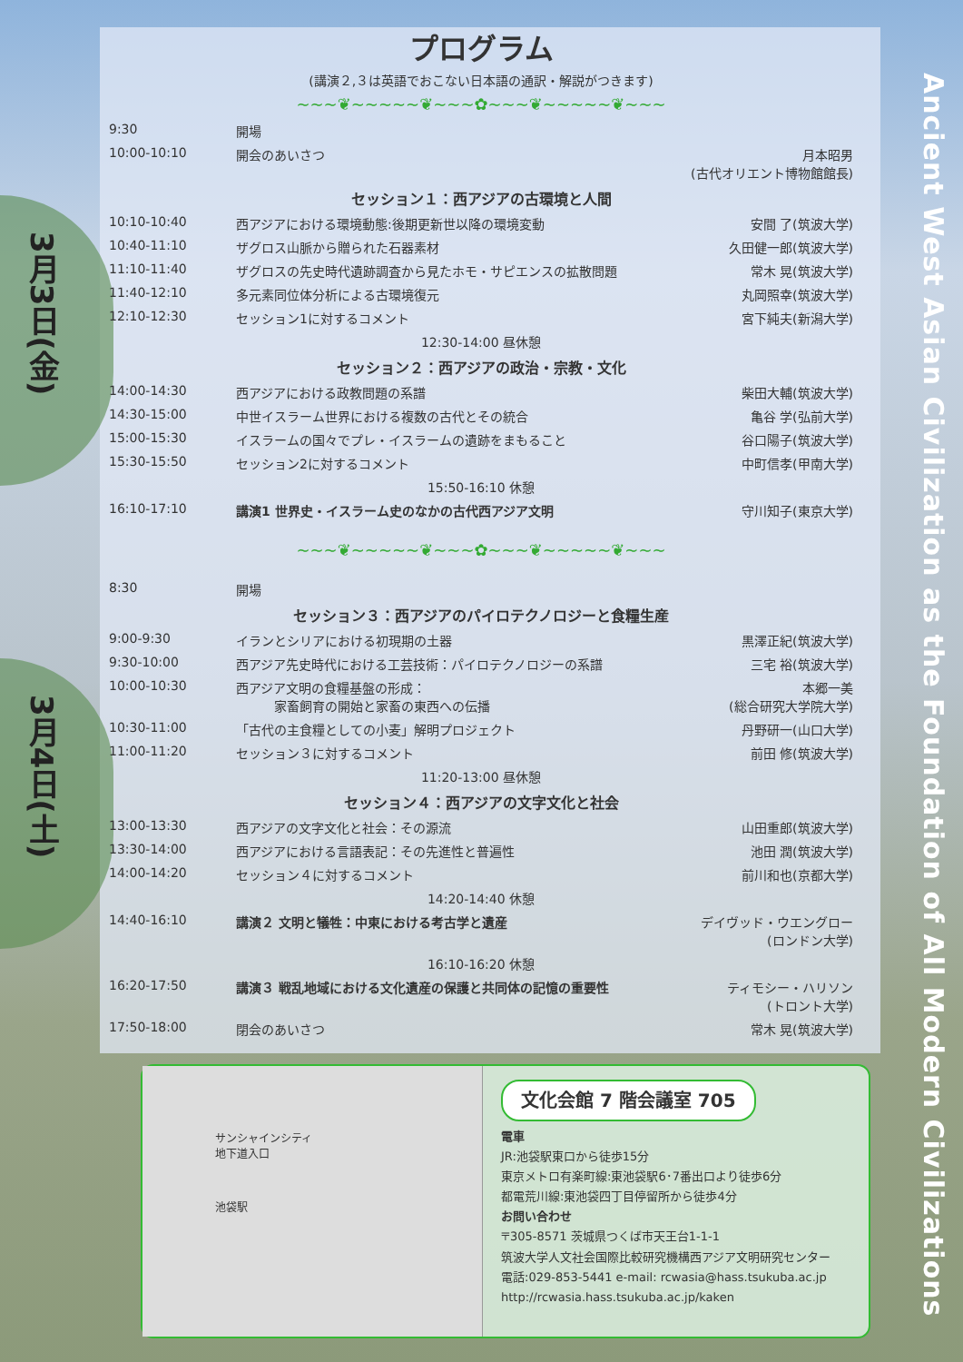3月3日(金)
3月4日(土)
Ancient West Asian Civilization as the Foundation of All Modern Civilizations
プログラム
(講演２,３は英語でおこない日本語の通訳・解説がつきます)
~~~❦~~~~~❦~~~✿~~~❦~~~~~❦~~~
| 9:30 | 開場 | |
| 10:00-10:10 | 開会のあいさつ | 月本昭男 (古代オリエント博物館館長) |
| セッション１：西アジアの古環境と人間 | | |
| 10:10-10:40 | 西アジアにおける環境動態:後期更新世以降の環境変動 | 安間 了(筑波大学) |
| 10:40-11:10 | ザグロス山脈から贈られた石器素材 | 久田健一郎(筑波大学) |
| 11:10-11:40 | ザグロスの先史時代遺跡調査から見たホモ・サピエンスの拡散問題 | 常木 晃(筑波大学) |
| 11:40-12:10 | 多元素同位体分析による古環境復元 | 丸岡照幸(筑波大学) |
| 12:10-12:30 | セッション1に対するコメント | 宮下純夫(新潟大学) |
| 12:30-14:00 昼休憩 | | |
| セッション２：西アジアの政治・宗教・文化 | | |
| 14:00-14:30 | 西アジアにおける政教問題の系譜 | 柴田大輔(筑波大学) |
| 14:30-15:00 | 中世イスラーム世界における複数の古代とその統合 | 亀谷 学(弘前大学) |
| 15:00-15:30 | イスラームの国々でプレ・イスラームの遺跡をまもること | 谷口陽子(筑波大学) |
| 15:30-15:50 | セッション2に対するコメント | 中町信孝(甲南大学) |
| 15:50-16:10 休憩 | | |
| 16:10-17:10 | 講演1 世界史・イスラーム史のなかの古代西アジア文明 | 守川知子(東京大学) |
~~~❦~~~~~❦~~~✿~~~❦~~~~~❦~~~
| 8:30 | 開場 | |
| セッション３：西アジアのパイロテクノロジーと食糧生産 | | |
| 9:00-9:30 | イランとシリアにおける初現期の土器 | 黒澤正紀(筑波大学) |
| 9:30-10:00 | 西アジア先史時代における工芸技術：パイロテクノロジーの系譜 | 三宅 裕(筑波大学) |
| 10:00-10:30 | 西アジア文明の食糧基盤の形成： 家畜飼育の開始と家畜の東西への伝播 | 本郷一美 (総合研究大学院大学) |
| 10:30-11:00 | 「古代の主食糧としての小麦」解明プロジェクト | 丹野研一(山口大学) |
| 11:00-11:20 | セッション３に対するコメント | 前田 修(筑波大学) |
| 11:20-13:00 昼休憩 | | |
| セッション４：西アジアの文字文化と社会 | | |
| 13:00-13:30 | 西アジアの文字文化と社会：その源流 | 山田重郎(筑波大学) |
| 13:30-14:00 | 西アジアにおける言語表記：その先進性と普遍性 | 池田 潤(筑波大学) |
| 14:00-14:20 | セッション４に対するコメント | 前川和也(京都大学) |
| 14:20-14:40 休憩 | | |
| 14:40-16:10 | 講演２ 文明と犠牲：中東における考古学と遺産 | デイヴッド・ウエングロー (ロンドン大学) |
| 16:10-16:20 休憩 | | |
| 16:20-17:50 | 講演３ 戦乱地域における文化遺産の保護と共同体の記憶の重要性 | ティモシー・ハリソン (トロント大学) |
| 17:50-18:00 | 閉会のあいさつ | 常木 晃(筑波大学) |
サンシャインシティ
地下道入口
池袋駅
文化会館 7 階会議室 705
電車
JR:池袋駅東口から徒歩15分
東京メトロ有楽町線:東池袋駅6･7番出口より徒歩6分
都電荒川線:東池袋四丁目停留所から徒歩4分
お問い合わせ
〒305-8571 茨城県つくば市天王台1-1-1
筑波大学人文社会国際比較研究機構西アジア文明研究センター
電話:029-853-5441 e-mail: rcwasia@hass.tsukuba.ac.jp
http://rcwasia.hass.tsukuba.ac.jp/kaken